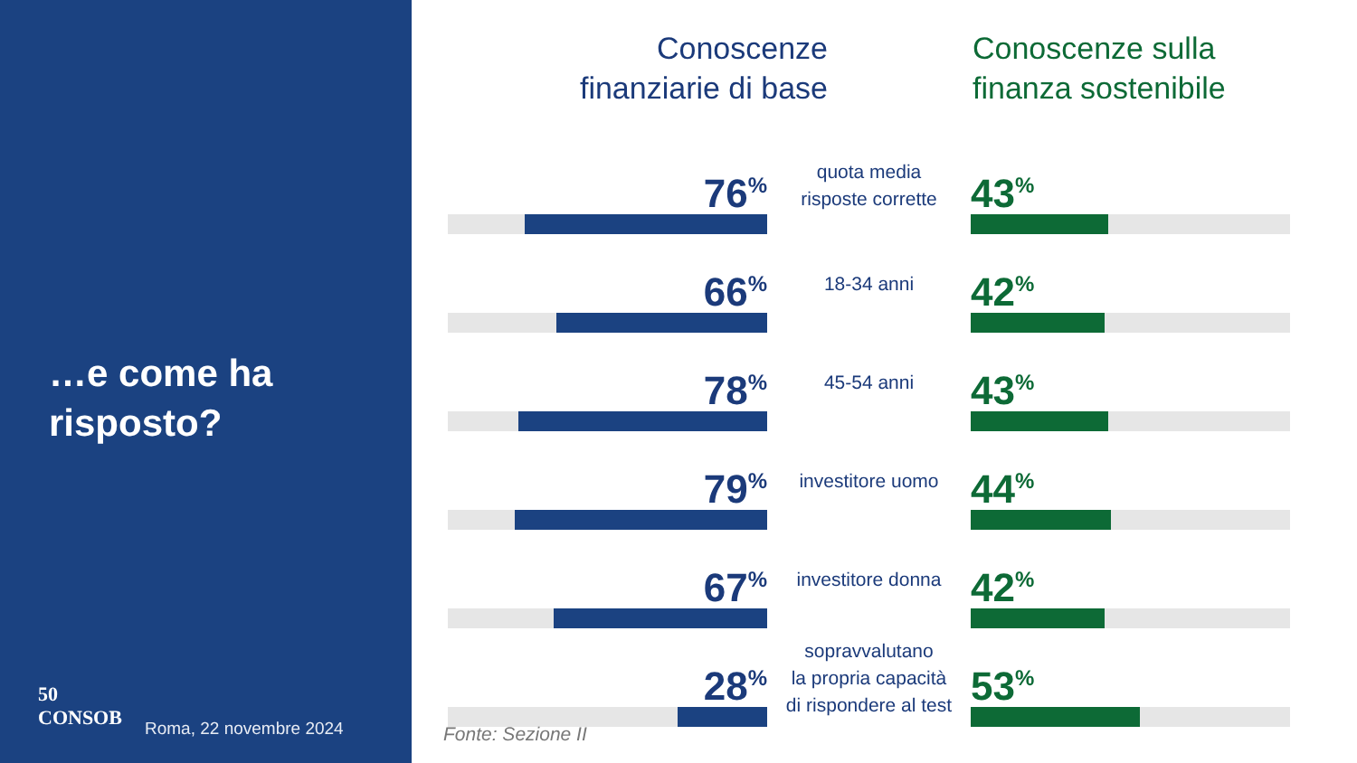…e come ha
risposto?
50
CONSOB
Roma, 22 novembre 2024
Conoscenze
finanziarie di base
Conoscenze sulla
finanza sostenibile
76<sup>%</sup>
quota media
risposte corrette
43<sup>%</sup>
66<sup>%</sup>
18-34 anni
42<sup>%</sup>
78<sup>%</sup>
45-54 anni
43<sup>%</sup>
79<sup>%</sup>
investitore uomo
44<sup>%</sup>
67<sup>%</sup>
investitore donna
42<sup>%</sup>
28<sup>%</sup>
sopravvalutano
la propria capacità
di rispondere al test
53<sup>%</sup>
Fonte: Sezione II